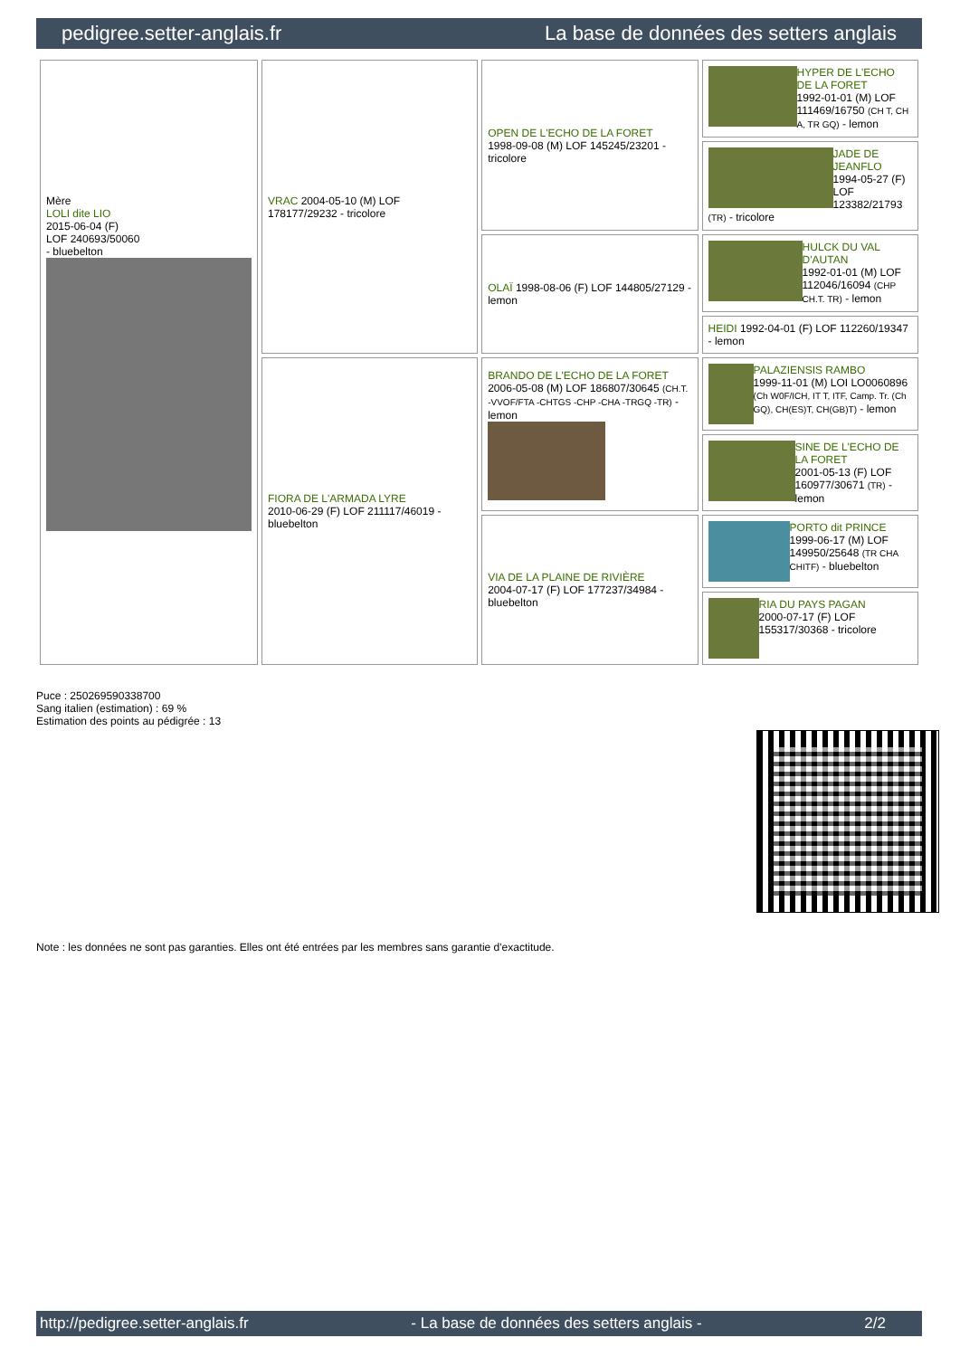pedigree.setter-anglais.fr La base de données des setters anglais
| Mère LOLI dite LIO 2015-06-04 (F) LOF 240693/50060 - bluebelton | VRAC 2004-05-10 (M) LOF 178177/29232 - tricolore | OPEN DE L'ECHO DE LA FORET 1998-09-08 (M) LOF 145245/23201 - tricolore | HYPER DE L'ECHO DE LA FORET 1992-01-01 (M) LOF 111469/16750 (CH T, CH A, TR GQ) - lemon |
| | | | JADE DE JEANFLO 1994-05-27 (F) LOF 123382/21793 (TR) - tricolore |
| | | OLAÏ 1998-08-06 (F) LOF 144805/27129 - lemon | HULCK DU VAL D'AUTAN 1992-01-01 (M) LOF 112046/16094 (CHP CH.T. TR) - lemon |
| | | | HEIDI 1992-04-01 (F) LOF 112260/19347 - lemon |
| | FIORA DE L'ARMADA LYRE 2010-06-29 (F) LOF 211117/46019 - bluebelton | BRANDO DE L'ECHO DE LA FORET 2006-05-08 (M) LOF 186807/30645 (CH.T. -VVOF/FTA -CHTGS -CHP -CHA -TRGQ -TR) - lemon | PALAZIENSIS RAMBO 1999-11-01 (M) LOI LO0060896 (Ch W0F/ICH, IT T, ITF, Camp. Tr. (Ch GQ), CH(ES)T, CH(GB)T) - lemon |
| | | | SINE DE L'ECHO DE LA FORET 2001-05-13 (F) LOF 160977/30671 (TR) - lemon |
| | | VIA DE LA PLAINE DE RIVIÈRE 2004-07-17 (F) LOF 177237/34984 - bluebelton | PORTO dit PRINCE 1999-06-17 (M) LOF 149950/25648 (TR CHA CHITF) - bluebelton |
| | | | RIA DU PAYS PAGAN 2000-07-17 (F) LOF 155317/30368 - tricolore |
Puce : 250269590338700
Sang italien (estimation) : 69 %
Estimation des points au pédigrée : 13
Note : les données ne sont pas garanties. Elles ont été entrées par les membres sans garantie d'exactitude.
http://pedigree.setter-anglais.fr - La base de données des setters anglais - 2/2